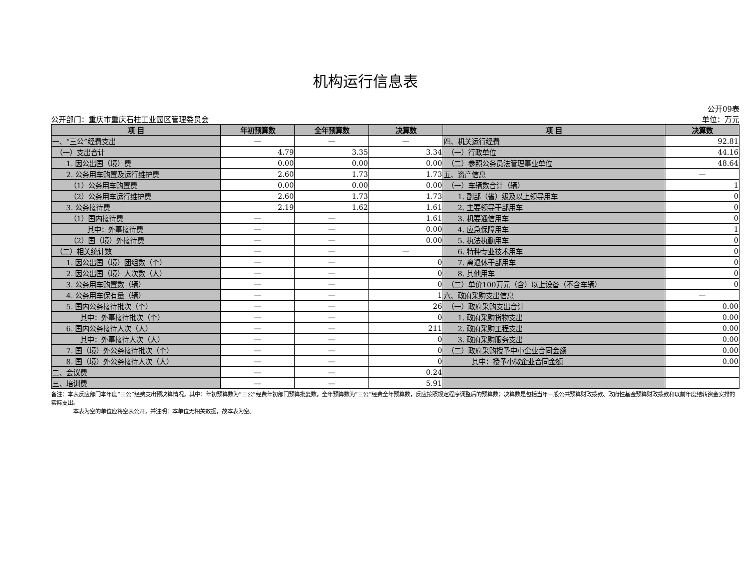机构运行信息表
公开09表
公开部门：重庆市重庆石柱工业园区管理委员会 单位：万元
| 项 目 | 年初预算数 | 全年预算数 | 决算数 | 项 目 | 决算数 |
| --- | --- | --- | --- | --- | --- |
| 一、“三公”经费支出 | — | — | — | 四、机关运行经费 | 92.81 |
| （一）支出合计 | 4.79 | 3.35 | 3.34 | （一）行政单位 | 44.16 |
| 1. 因公出国（境）费 | 0.00 | 0.00 | 0.00 | （二）参照公务员法管理事业单位 | 48.64 |
| 2. 公务用车购置及运行维护费 | 2.60 | 1.73 | 1.73 | 五、资产信息 | — |
| （1）公务用车购置费 | 0.00 | 0.00 | 0.00 | （一）车辆数合计（辆） | 1 |
| （2）公务用车运行维护费 | 2.60 | 1.73 | 1.73 | 1. 副部（省）级及以上领导用车 | 0 |
| 3. 公务接待费 | 2.19 | 1.62 | 1.61 | 2. 主要领导干部用车 | 0 |
| （1）国内接待费 | — | — | 1.61 | 3. 机要通信用车 | 0 |
| 其中：外事接待费 | — | — | 0.00 | 4. 应急保障用车 | 1 |
| （2）国（境）外接待费 | — | — | 0.00 | 5. 执法执勤用车 | 0 |
| （二）相关统计数 | — | — | — | 6. 特种专业技术用车 | 0 |
| 1. 因公出国（境）团组数（个） | — | — | 0 | 7. 离退休干部用车 | 0 |
| 2. 因公出国（境）人次数（人） | — | — | 0 | 8. 其他用车 | 0 |
| 3. 公务用车购置数（辆） | — | — | 0 | （二）单价100万元（含）以上设备（不含车辆） | 0 |
| 4. 公务用车保有量（辆） | — | — | 1 | 六、政府采购支出信息 | — |
| 5. 国内公务接待批次（个） | — | — | 26 | （一）政府采购支出合计 | 0.00 |
| 其中：外事接待批次（个） | — | — | 0 | 1. 政府采购货物支出 | 0.00 |
| 6. 国内公务接待人次（人） | — | — | 211 | 2. 政府采购工程支出 | 0.00 |
| 其中：外事接待人次（人） | — | — | 0 | 3. 政府采购服务支出 | 0.00 |
| 7. 国（境）外公务接待批次（个） | — | — | 0 | （二）政府采购授予中小企业合同金额 | 0.00 |
| 8. 国（境）外公务接待人次（人） | — | — | 0 | 其中：授予小微企业合同金额 | 0.00 |
| 二、会议费 | — | — | 0.24 | | |
| 三、培训费 | — | — | 5.91 | | |
备注：本表反应部门本年度“三公”经费支出预决算情况。其中：年初预算数为“三公”经费年初部门预算批复数，全年预算数为“三公”经费全年预算数，反应按照规定程序调整后的预算数；决算数是包括当年一般公共预算财政拨款、政府性基金预算财政拨款和以前年度结转资金安排的实际支出。
　　　　本表为空的单位应将空表公开，并注明：本单位无相关数据，故本表为空。